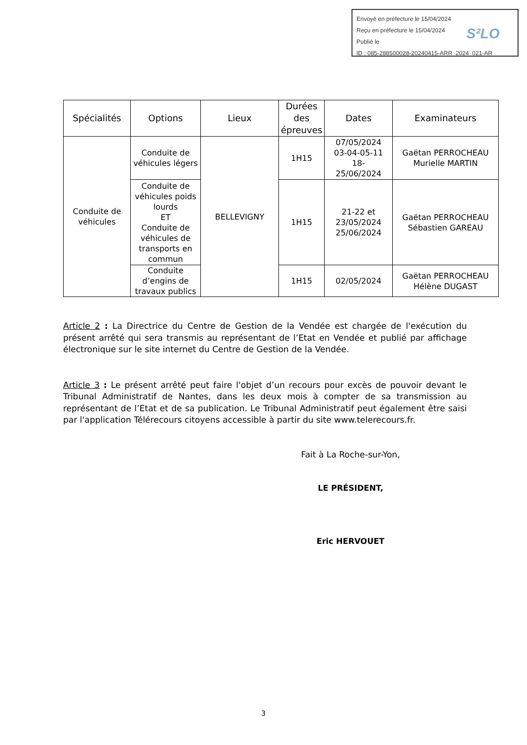Envoyé en préfecture le 15/04/2024
Reçu en préfecture le 15/04/2024
Publié le
ID : 085-288500028-20240415-ARR_2024_021-AR
S²LO
| Spécialités | Options | Lieux | Durées des épreuves | Dates | Examinateurs |
| --- | --- | --- | --- | --- | --- |
| Conduite de véhicules | Conduite de véhicules légers | BELLEVIGNY | 1H15 | 07/05/2024 03-04-05-11 18- 25/06/2024 | Gaëtan PERROCHEAU Murielle MARTIN |
| | Conduite de véhicules poids lourds ET Conduite de véhicules de transports en commun | | 1H15 | 21-22 et 23/05/2024 25/06/2024 | Gaëtan PERROCHEAU Sébastien GAREAU |
| | Conduite d’engins de travaux publics | | 1H15 | 02/05/2024 | Gaëtan PERROCHEAU Hélène DUGAST |
Article 2 : La Directrice du Centre de Gestion de la Vendée est chargée de l'exécution du présent arrêté qui sera transmis au représentant de l’Etat en Vendée et publié par affichage électronique sur le site internet du Centre de Gestion de la Vendée.
Article 3 : Le présent arrêté peut faire l'objet d’un recours pour excès de pouvoir devant le Tribunal Administratif de Nantes, dans les deux mois à compter de sa transmission au représentant de l’Etat et de sa publication. Le Tribunal Administratif peut également être saisi par l'application Télérecours citoyens accessible à partir du site www.telerecours.fr.
Fait à La Roche-sur-Yon,
LE PRÉSIDENT,
Eric HERVOUET
3